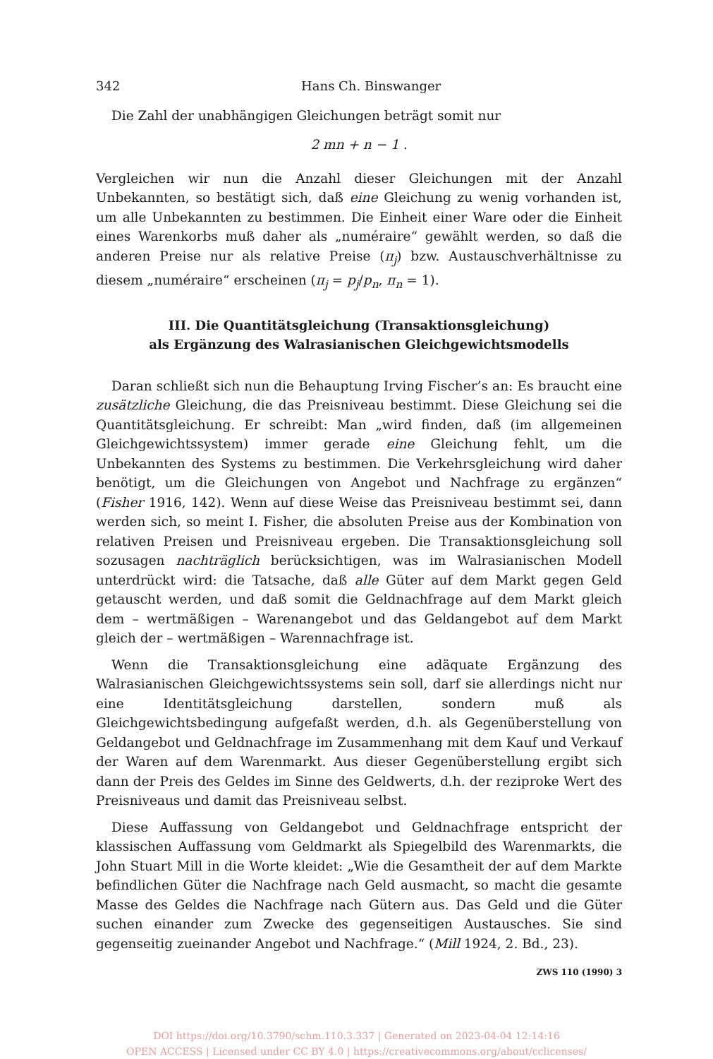342 Hans Ch. Binswanger
Die Zahl der unabhängigen Gleichungen beträgt somit nur
2 mn + n − 1 .
Vergleichen wir nun die Anzahl dieser Gleichungen mit der Anzahl Unbekannten, so bestätigt sich, daß eine Gleichung zu wenig vorhanden ist, um alle Unbekannten zu bestimmen. Die Einheit einer Ware oder die Einheit eines Warenkorbs muß daher als „numéraire“ gewählt werden, so daß die anderen Preise nur als relative Preise (π<sub>j</sub>) bzw. Austauschverhältnisse zu diesem „numéraire“ erscheinen (π<sub>j</sub> = p<sub>j</sub>/p<sub>n</sub>, π<sub>n</sub> = 1).
III. Die Quantitätsgleichung (Transaktionsgleichung)
als Ergänzung des Walrasianischen Gleichgewichtsmodells
Daran schließt sich nun die Behauptung Irving Fischer’s an: Es braucht eine zusätzliche Gleichung, die das Preisniveau bestimmt. Diese Gleichung sei die Quantitätsgleichung. Er schreibt: Man „wird finden, daß (im allgemeinen Gleichgewichtssystem) immer gerade eine Gleichung fehlt, um die Unbekannten des Systems zu bestimmen. Die Verkehrsgleichung wird daher benötigt, um die Gleichungen von Angebot und Nachfrage zu ergänzen“ (Fisher 1916, 142). Wenn auf diese Weise das Preisniveau bestimmt sei, dann werden sich, so meint I. Fisher, die absoluten Preise aus der Kombination von relativen Preisen und Preisniveau ergeben. Die Transaktionsgleichung soll sozusagen nachträglich berücksichtigen, was im Walrasianischen Modell unterdrückt wird: die Tatsache, daß alle Güter auf dem Markt gegen Geld getauscht werden, und daß somit die Geldnachfrage auf dem Markt gleich dem – wertmäßigen – Warenangebot und das Geldangebot auf dem Markt gleich der – wertmäßigen – Warennachfrage ist.
Wenn die Transaktionsgleichung eine adäquate Ergänzung des Walrasianischen Gleichgewichtssystems sein soll, darf sie allerdings nicht nur eine Identitätsgleichung darstellen, sondern muß als Gleichgewichtsbedingung aufgefaßt werden, d.h. als Gegenüberstellung von Geldangebot und Geldnachfrage im Zusammenhang mit dem Kauf und Verkauf der Waren auf dem Warenmarkt. Aus dieser Gegenüberstellung ergibt sich dann der Preis des Geldes im Sinne des Geldwerts, d.h. der reziproke Wert des Preisniveaus und damit das Preisniveau selbst.
Diese Auffassung von Geldangebot und Geldnachfrage entspricht der klassischen Auffassung vom Geldmarkt als Spiegelbild des Warenmarkts, die John Stuart Mill in die Worte kleidet: „Wie die Gesamtheit der auf dem Markte befindlichen Güter die Nachfrage nach Geld ausmacht, so macht die gesamte Masse des Geldes die Nachfrage nach Gütern aus. Das Geld und die Güter suchen einander zum Zwecke des gegenseitigen Austausches. Sie sind gegenseitig zueinander Angebot und Nachfrage.“ (Mill 1924, 2. Bd., 23).
ZWS 110 (1990) 3
DOI https://doi.org/10.3790/schm.110.3.337 | Generated on 2023-04-04 12:14:16
OPEN ACCESS | Licensed under CC BY 4.0 | https://creativecommons.org/about/cclicenses/